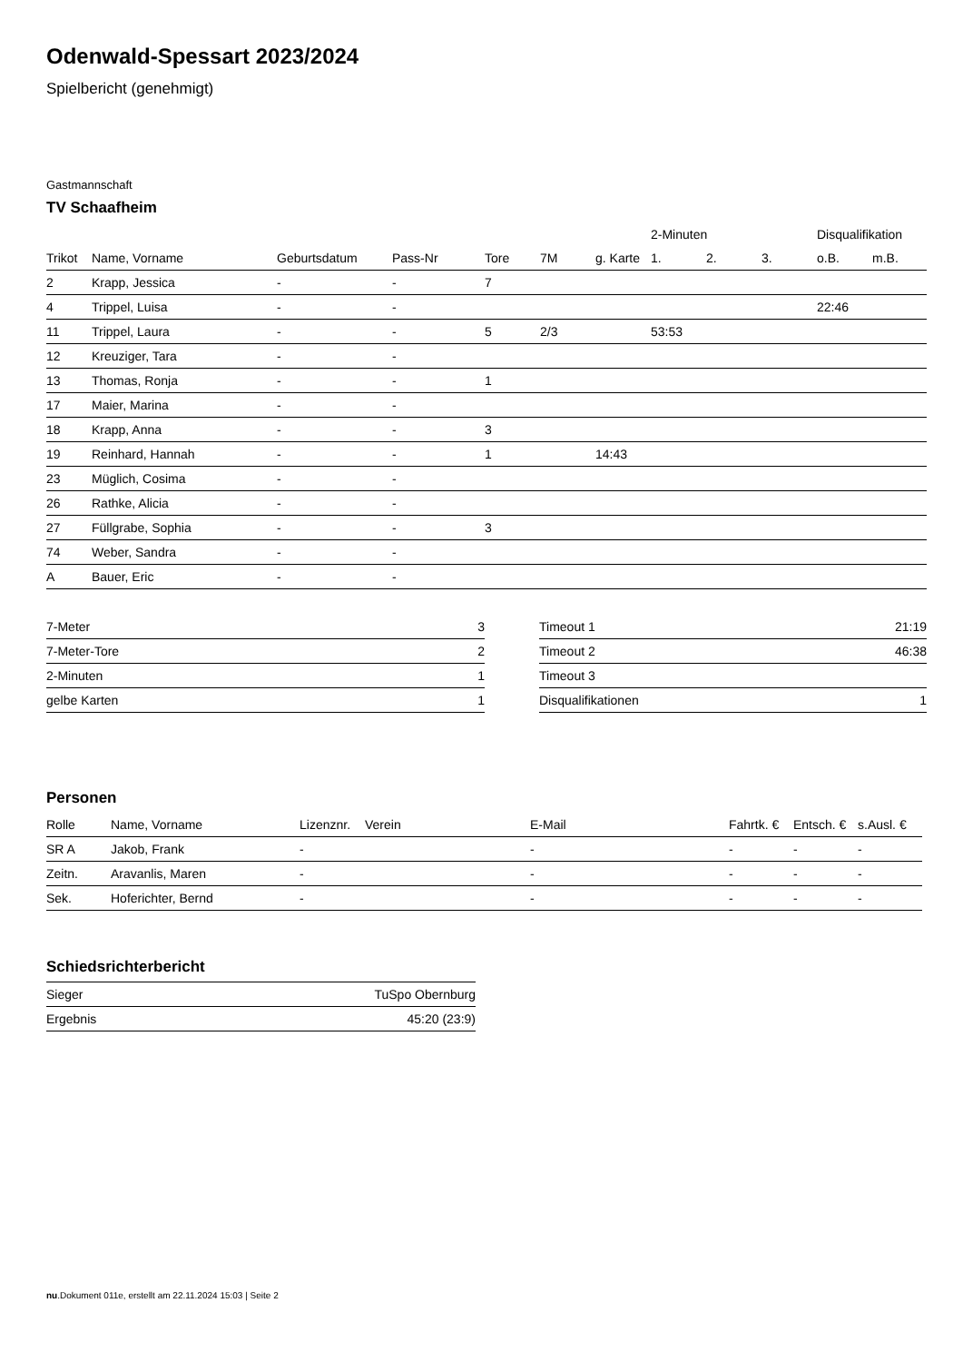Odenwald-Spessart 2023/2024
Spielbericht (genehmigt)
Gastmannschaft
TV Schaafheim
| | | | | | | | 2-Minuten | | | Disqualifikation | |
| --- | --- | --- | --- | --- | --- | --- | --- | --- | --- | --- | --- |
| Trikot | Name, Vorname | Geburtsdatum | Pass-Nr | Tore | 7M | g. Karte | 1. | 2. | 3. | o.B. | m.B. |
| 2 | Krapp, Jessica | - | - | 7 | | | | | | | |
| 4 | Trippel, Luisa | - | - | | | | | | | 22:46 | |
| 11 | Trippel, Laura | - | - | 5 | 2/3 | | 53:53 | | | | |
| 12 | Kreuziger, Tara | - | - | | | | | | | | |
| 13 | Thomas, Ronja | - | - | 1 | | | | | | | |
| 17 | Maier, Marina | - | - | | | | | | | | |
| 18 | Krapp, Anna | - | - | 3 | | | | | | | |
| 19 | Reinhard, Hannah | - | - | 1 | | 14:43 | | | | | |
| 23 | Müglich, Cosima | - | - | | | | | | | | |
| 26 | Rathke, Alicia | - | - | | | | | | | | |
| 27 | Füllgrabe, Sophia | - | - | 3 | | | | | | | |
| 74 | Weber, Sandra | - | - | | | | | | | | |
| A | Bauer, Eric | - | - | | | | | | | | |
| 7-Meter | 3 |
| 7-Meter-Tore | 2 |
| 2-Minuten | 1 |
| gelbe Karten | 1 |
| Timeout 1 | 21:19 |
| Timeout 2 | 46:38 |
| Timeout 3 | |
| Disqualifikationen | 1 |
Personen
| Rolle | Name, Vorname | Lizenznr. | Verein | E-Mail | Fahrtk. € | Entsch. € | s.Ausl. € |
| --- | --- | --- | --- | --- | --- | --- | --- |
| SR A | Jakob, Frank | - | | - | - | - | - |
| Zeitn. | Aravanlis, Maren | - | | - | - | - | - |
| Sek. | Hoferichter, Bernd | - | | - | - | - | - |
Schiedsrichterbericht
| Sieger | TuSpo Obernburg |
| Ergebnis | 45:20 (23:9) |
nu.Dokument 011e, erstellt am 22.11.2024 15:03 | Seite 2